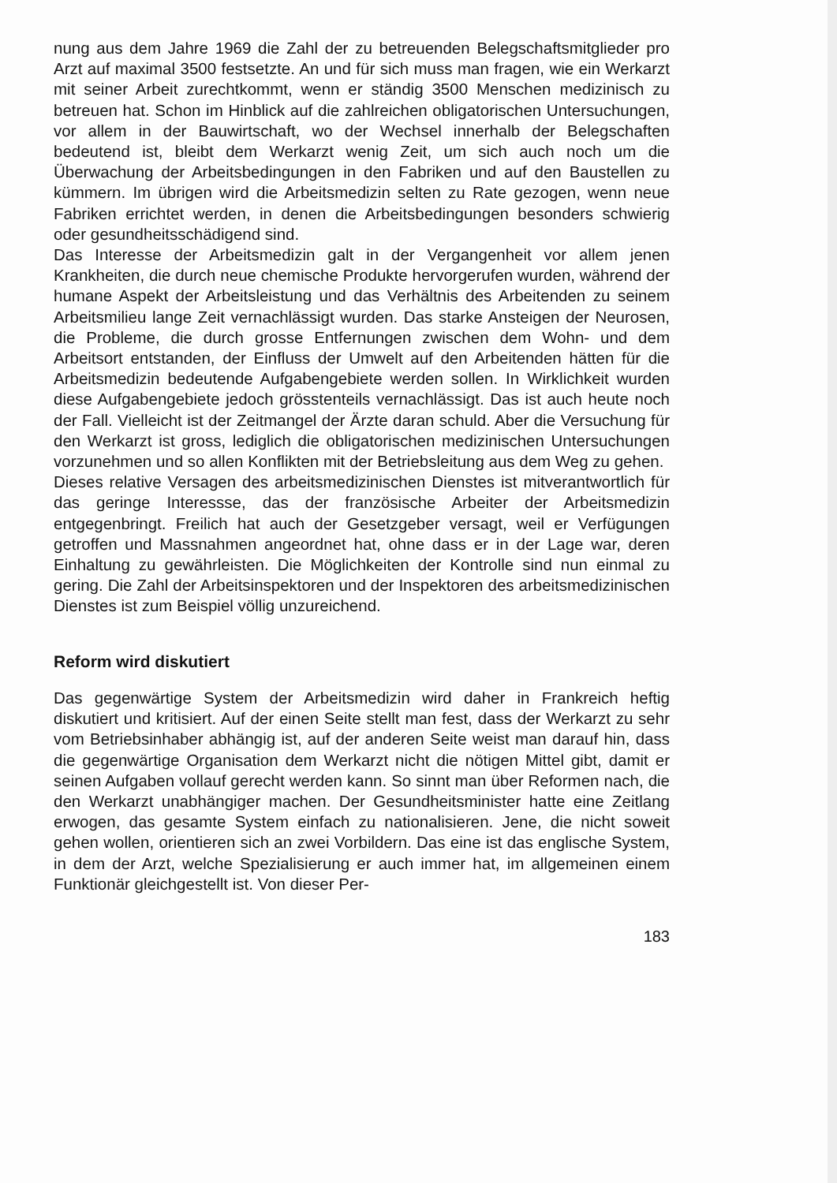nung aus dem Jahre 1969 die Zahl der zu betreuenden Belegschaftsmitglieder pro Arzt auf maximal 3500 festsetzte. An und für sich muss man fragen, wie ein Werkarzt mit seiner Arbeit zurechtkommt, wenn er ständig 3500 Menschen medizinisch zu betreuen hat. Schon im Hinblick auf die zahlreichen obligatorischen Untersuchungen, vor allem in der Bauwirtschaft, wo der Wechsel innerhalb der Belegschaften bedeutend ist, bleibt dem Werkarzt wenig Zeit, um sich auch noch um die Überwachung der Arbeitsbedingungen in den Fabriken und auf den Baustellen zu kümmern. Im übrigen wird die Arbeitsmedizin selten zu Rate gezogen, wenn neue Fabriken errichtet werden, in denen die Arbeitsbedingungen besonders schwierig oder gesundheitsschädigend sind.
Das Interesse der Arbeitsmedizin galt in der Vergangenheit vor allem jenen Krankheiten, die durch neue chemische Produkte hervorgerufen wurden, während der humane Aspekt der Arbeitsleistung und das Verhältnis des Arbeitenden zu seinem Arbeitsmilieu lange Zeit vernachlässigt wurden. Das starke Ansteigen der Neurosen, die Probleme, die durch grosse Entfernungen zwischen dem Wohn- und dem Arbeitsort entstanden, der Einfluss der Umwelt auf den Arbeitenden hätten für die Arbeitsmedizin bedeutende Aufgabengebiete werden sollen. In Wirklichkeit wurden diese Aufgabengebiete jedoch grösstenteils vernachlässigt. Das ist auch heute noch der Fall. Vielleicht ist der Zeitmangel der Ärzte daran schuld. Aber die Versuchung für den Werkarzt ist gross, lediglich die obligatorischen medizinischen Untersuchungen vorzunehmen und so allen Konflikten mit der Betriebsleitung aus dem Weg zu gehen.
Dieses relative Versagen des arbeitsmedizinischen Dienstes ist mitverantwortlich für das geringe Interessse, das der französische Arbeiter der Arbeitsmedizin entgegenbringt. Freilich hat auch der Gesetzgeber versagt, weil er Verfügungen getroffen und Massnahmen angeordnet hat, ohne dass er in der Lage war, deren Einhaltung zu gewährleisten. Die Möglichkeiten der Kontrolle sind nun einmal zu gering. Die Zahl der Arbeitsinspektoren und der Inspektoren des arbeitsmedizinischen Dienstes ist zum Beispiel völlig unzureichend.
Reform wird diskutiert
Das gegenwärtige System der Arbeitsmedizin wird daher in Frankreich heftig diskutiert und kritisiert. Auf der einen Seite stellt man fest, dass der Werkarzt zu sehr vom Betriebsinhaber abhängig ist, auf der anderen Seite weist man darauf hin, dass die gegenwärtige Organisation dem Werkarzt nicht die nötigen Mittel gibt, damit er seinen Aufgaben vollauf gerecht werden kann. So sinnt man über Reformen nach, die den Werkarzt unabhängiger machen. Der Gesundheitsminister hatte eine Zeitlang erwogen, das gesamte System einfach zu nationalisieren. Jene, die nicht soweit gehen wollen, orientieren sich an zwei Vorbildern. Das eine ist das englische System, in dem der Arzt, welche Spezialisierung er auch immer hat, im allgemeinen einem Funktionär gleichgestellt ist. Von dieser Per-
183